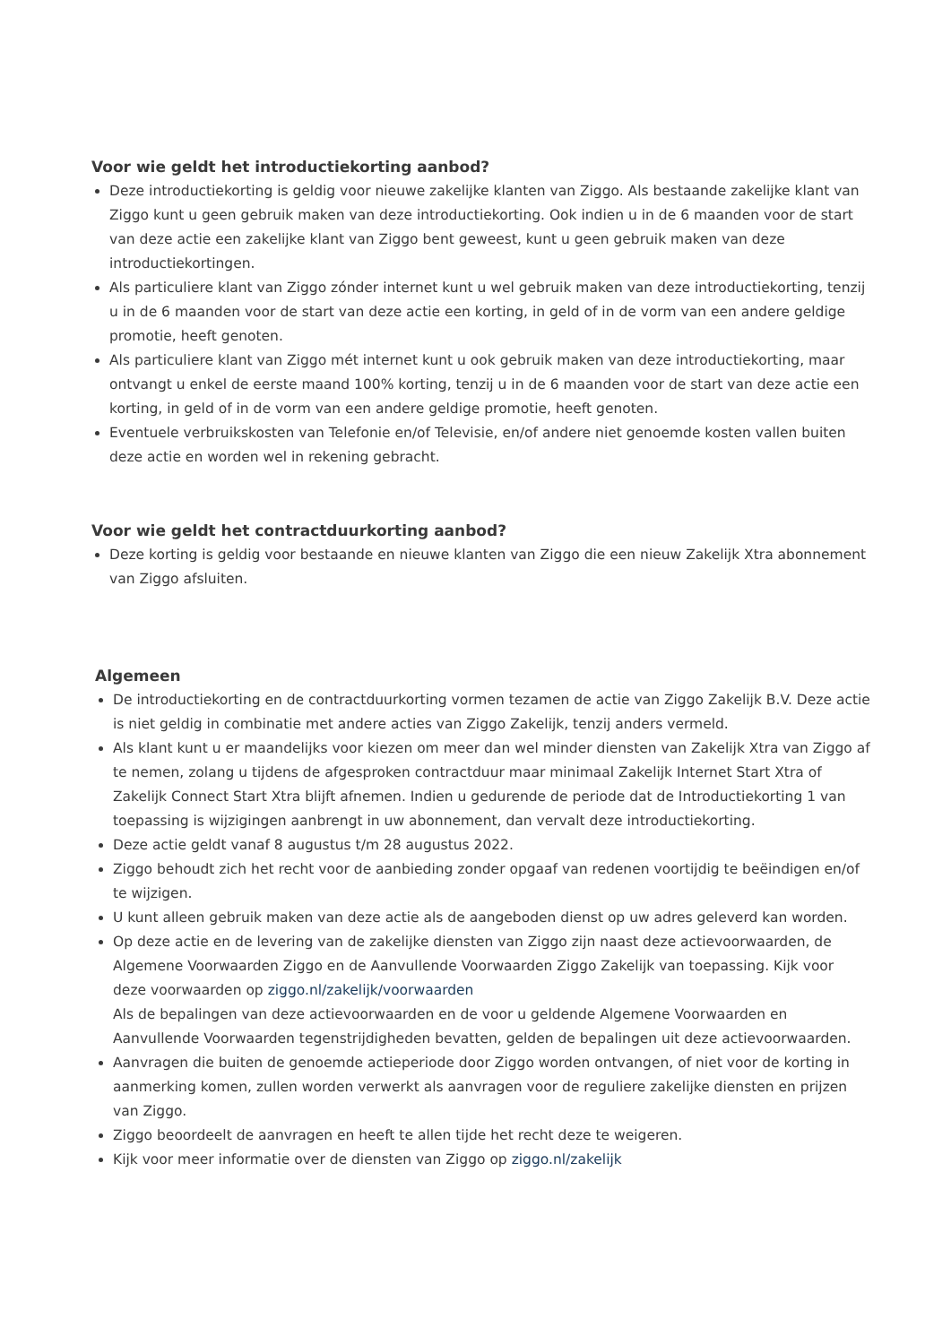Voor wie geldt het introductiekorting aanbod?
Deze introductiekorting is geldig voor nieuwe zakelijke klanten van Ziggo. Als bestaande zakelijke klant van Ziggo kunt u geen gebruik maken van deze introductiekorting. Ook indien u in de 6 maanden voor de start van deze actie een zakelijke klant van Ziggo bent geweest, kunt u geen gebruik maken van deze introductiekortingen.
Als particuliere klant van Ziggo zónder internet kunt u wel gebruik maken van deze introductiekorting, tenzij u in de 6 maanden voor de start van deze actie een korting, in geld of in de vorm van een andere geldige promotie, heeft genoten.
Als particuliere klant van Ziggo mét internet kunt u ook gebruik maken van deze introductiekorting, maar ontvangt u enkel de eerste maand 100% korting, tenzij u in de 6 maanden voor de start van deze actie een korting, in geld of in de vorm van een andere geldige promotie, heeft genoten.
Eventuele verbruikskosten van Telefonie en/of Televisie, en/of andere niet genoemde kosten vallen buiten deze actie en worden wel in rekening gebracht.
Voor wie geldt het contractduurkorting aanbod?
Deze korting is geldig voor bestaande en nieuwe klanten van Ziggo die een nieuw Zakelijk Xtra abonnement van Ziggo afsluiten.
Algemeen
De introductiekorting en de contractduurkorting vormen tezamen de actie van Ziggo Zakelijk B.V. Deze actie is niet geldig in combinatie met andere acties van Ziggo Zakelijk, tenzij anders vermeld.
Als klant kunt u er maandelijks voor kiezen om meer dan wel minder diensten van Zakelijk Xtra van Ziggo af te nemen, zolang u tijdens de afgesproken contractduur maar minimaal Zakelijk Internet Start Xtra of Zakelijk Connect Start Xtra blijft afnemen. Indien u gedurende de periode dat de Introductiekorting 1 van toepassing is wijzigingen aanbrengt in uw abonnement, dan vervalt deze introductiekorting.
Deze actie geldt vanaf 8 augustus t/m 28 augustus 2022.
Ziggo behoudt zich het recht voor de aanbieding zonder opgaaf van redenen voortijdig te beëindigen en/of te wijzigen.
U kunt alleen gebruik maken van deze actie als de aangeboden dienst op uw adres geleverd kan worden.
Op deze actie en de levering van de zakelijke diensten van Ziggo zijn naast deze actievoorwaarden, de Algemene Voorwaarden Ziggo en de Aanvullende Voorwaarden Ziggo Zakelijk van toepassing. Kijk voor deze voorwaarden op ziggo.nl/zakelijk/voorwaarden
Als de bepalingen van deze actievoorwaarden en de voor u geldende Algemene Voorwaarden en Aanvullende Voorwaarden tegenstrijdigheden bevatten, gelden de bepalingen uit deze actievoorwaarden.
Aanvragen die buiten de genoemde actieperiode door Ziggo worden ontvangen, of niet voor de korting in aanmerking komen, zullen worden verwerkt als aanvragen voor de reguliere zakelijke diensten en prijzen van Ziggo.
Ziggo beoordeelt de aanvragen en heeft te allen tijde het recht deze te weigeren.
Kijk voor meer informatie over de diensten van Ziggo op ziggo.nl/zakelijk